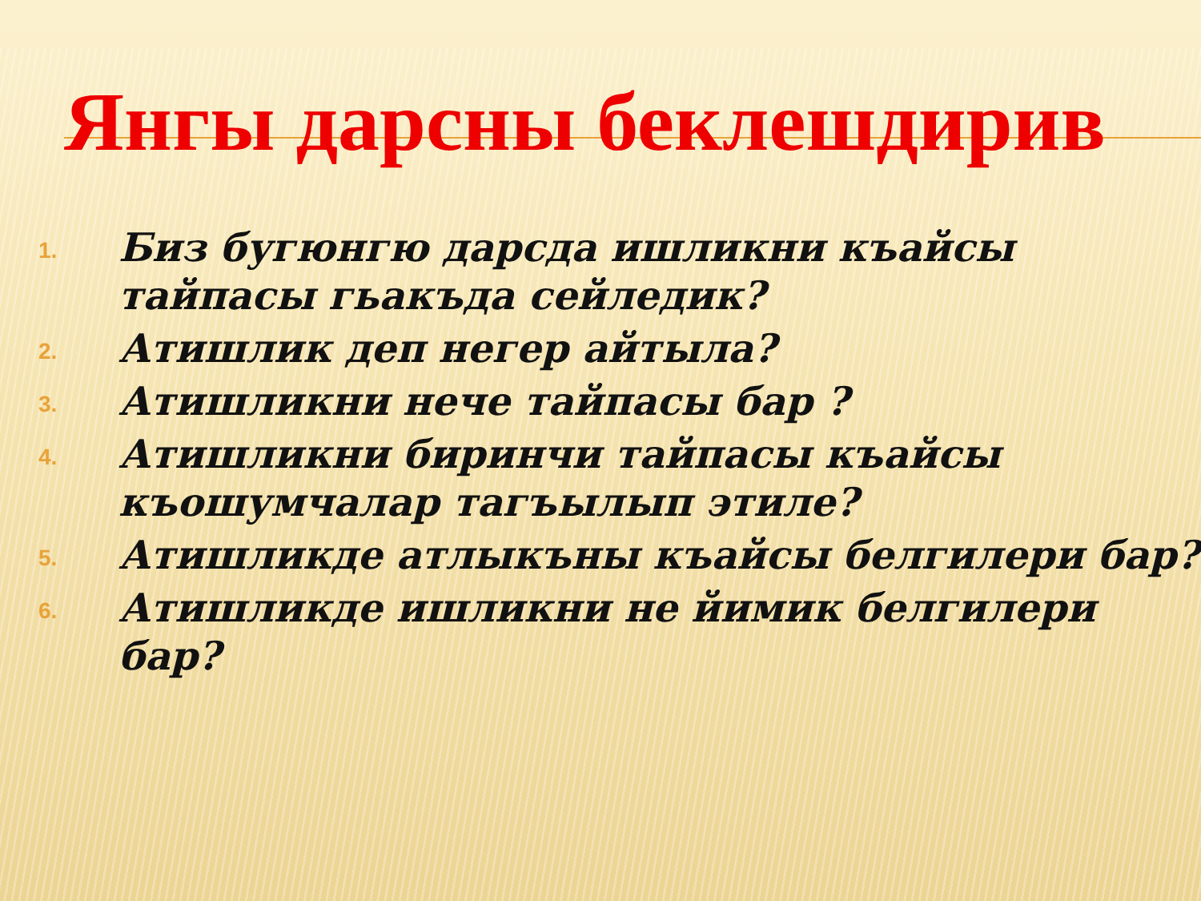Янгы дарсны беклешдирив
1. Биз бугюнгю дарсда ишликни къайсы тайпасы гьакъда сейледик?
2. Атишлик деп негер айтыла?
3. Атишликни нече тайпасы бар ?
4. Атишликни биринчи тайпасы къайсы къошумчалар тагъылып этиле?
5. Атишликде атлыкъны къайсы белгилери бар?
6. Атишликде ишликни не йимик белгилери бар?